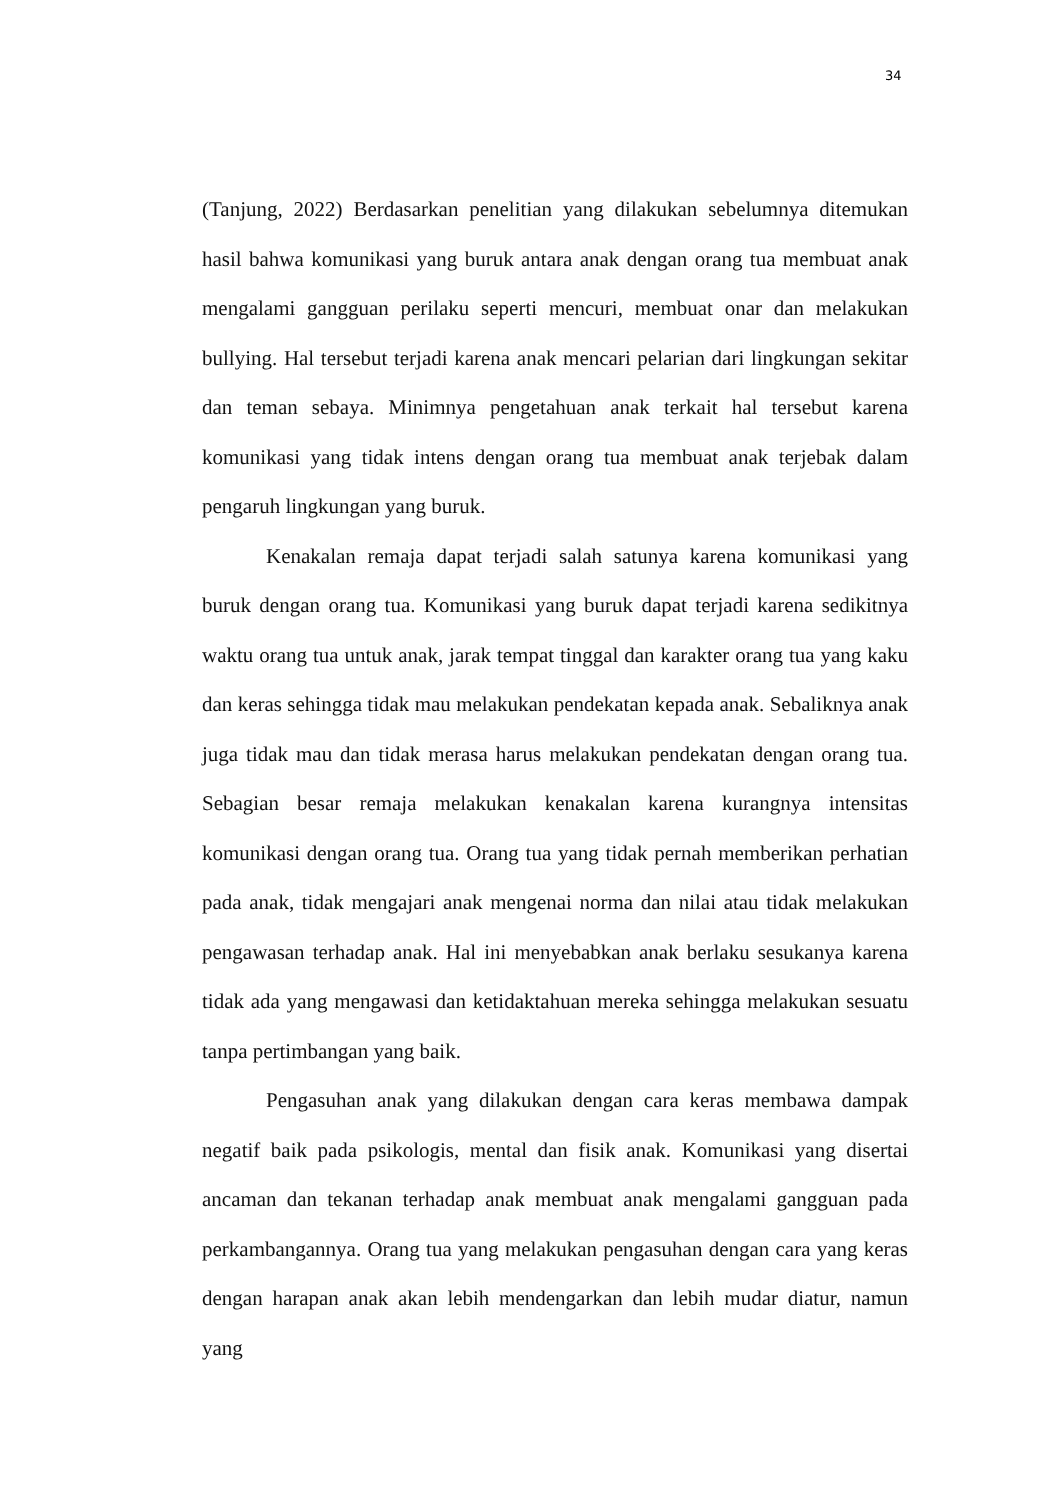34
(Tanjung, 2022) Berdasarkan penelitian yang dilakukan sebelumnya ditemukan hasil bahwa komunikasi yang buruk antara anak dengan orang tua membuat anak mengalami gangguan perilaku seperti mencuri, membuat onar dan melakukan bullying. Hal tersebut terjadi karena anak mencari pelarian dari lingkungan sekitar dan teman sebaya. Minimnya pengetahuan anak terkait hal tersebut karena komunikasi yang tidak intens dengan orang tua membuat anak terjebak dalam pengaruh lingkungan yang buruk.
Kenakalan remaja dapat terjadi salah satunya karena komunikasi yang buruk dengan orang tua. Komunikasi yang buruk dapat terjadi karena sedikitnya waktu orang tua untuk anak, jarak tempat tinggal dan karakter orang tua yang kaku dan keras sehingga tidak mau melakukan pendekatan kepada anak. Sebaliknya anak juga tidak mau dan tidak merasa harus melakukan pendekatan dengan orang tua. Sebagian besar remaja melakukan kenakalan karena kurangnya intensitas komunikasi dengan orang tua. Orang tua yang tidak pernah memberikan perhatian pada anak, tidak mengajari anak mengenai norma dan nilai atau tidak melakukan pengawasan terhadap anak. Hal ini menyebabkan anak berlaku sesukanya karena tidak ada yang mengawasi dan ketidaktahuan mereka sehingga melakukan sesuatu tanpa pertimbangan yang baik.
Pengasuhan anak yang dilakukan dengan cara keras membawa dampak negatif baik pada psikologis, mental dan fisik anak. Komunikasi yang disertai ancaman dan tekanan terhadap anak membuat anak mengalami gangguan pada perkambangannya. Orang tua yang melakukan pengasuhan dengan cara yang keras dengan harapan anak akan lebih mendengarkan dan lebih mudar diatur, namun yang